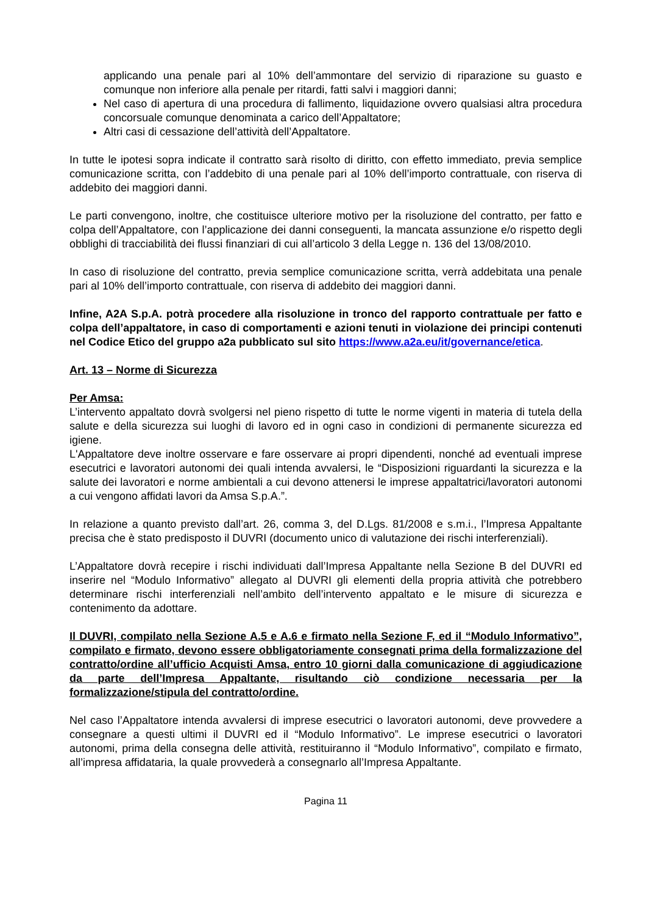applicando una penale pari al 10% dell’ammontare del servizio di riparazione su guasto e comunque non inferiore alla penale per ritardi, fatti salvi i maggiori danni;
Nel caso di apertura di una procedura di fallimento, liquidazione ovvero qualsiasi altra procedura concorsuale comunque denominata a carico dell’Appaltatore;
Altri casi di cessazione dell’attività dell’Appaltatore.
In tutte le ipotesi sopra indicate il contratto sarà risolto di diritto, con effetto immediato, previa semplice comunicazione scritta, con l’addebito di una penale pari al 10% dell’importo contrattuale, con riserva di addebito dei maggiori danni.
Le parti convengono, inoltre, che costituisce ulteriore motivo per la risoluzione del contratto, per fatto e colpa dell’Appaltatore, con l’applicazione dei danni conseguenti, la mancata assunzione e/o rispetto degli obblighi di tracciabilità dei flussi finanziari di cui all’articolo 3 della Legge n. 136 del 13/08/2010.
In caso di risoluzione del contratto, previa semplice comunicazione scritta, verrà addebitata una penale pari al 10% dell’importo contrattuale, con riserva di addebito dei maggiori danni.
Infine, A2A S.p.A. potrà procedere alla risoluzione in tronco del rapporto contrattuale per fatto e colpa dell’appaltatore, in caso di comportamenti e azioni tenuti in violazione dei principi contenuti nel Codice Etico del gruppo a2a pubblicato sul sito https://www.a2a.eu/it/governance/etica.
Art. 13 – Norme di Sicurezza
Per Amsa:
L’intervento appaltato dovrà svolgersi nel pieno rispetto di tutte le norme vigenti in materia di tutela della salute e della sicurezza sui luoghi di lavoro ed in ogni caso in condizioni di permanente sicurezza ed igiene.
L'Appaltatore deve inoltre osservare e fare osservare ai propri dipendenti, nonché ad eventuali imprese esecutrici e lavoratori autonomi dei quali intenda avvalersi, le “Disposizioni riguardanti la sicurezza e la salute dei lavoratori e norme ambientali a cui devono attenersi le imprese appaltatrici/lavoratori autonomi a cui vengono affidati lavori da Amsa S.p.A.”.
In relazione a quanto previsto dall’art. 26, comma 3, del D.Lgs. 81/2008 e s.m.i., l’Impresa Appaltante precisa che è stato predisposto il DUVRI (documento unico di valutazione dei rischi interferenziali).
L’Appaltatore dovrà recepire i rischi individuati dall’Impresa Appaltante nella Sezione B del DUVRI ed inserire nel “Modulo Informativo” allegato al DUVRI gli elementi della propria attività che potrebbero determinare rischi interferenziali nell’ambito dell’intervento appaltato e le misure di sicurezza e contenimento da adottare.
Il DUVRI, compilato nella Sezione A.5 e A.6 e firmato nella Sezione F, ed il “Modulo Informativo”, compilato e firmato, devono essere obbligatoriamente consegnati prima della formalizzazione del contratto/ordine all’ufficio Acquisti Amsa, entro 10 giorni dalla comunicazione di aggiudicazione da parte dell’Impresa Appaltante, risultando ciò condizione necessaria per la formalizzazione/stipula del contratto/ordine.
Nel caso l’Appaltatore intenda avvalersi di imprese esecutrici o lavoratori autonomi, deve provvedere a consegnare a questi ultimi il DUVRI ed il “Modulo Informativo”. Le imprese esecutrici o lavoratori autonomi, prima della consegna delle attività, restituiranno il “Modulo Informativo”, compilato e firmato, all’impresa affidataria, la quale provvederà a consegnarlo all’Impresa Appaltante.
Pagina 11